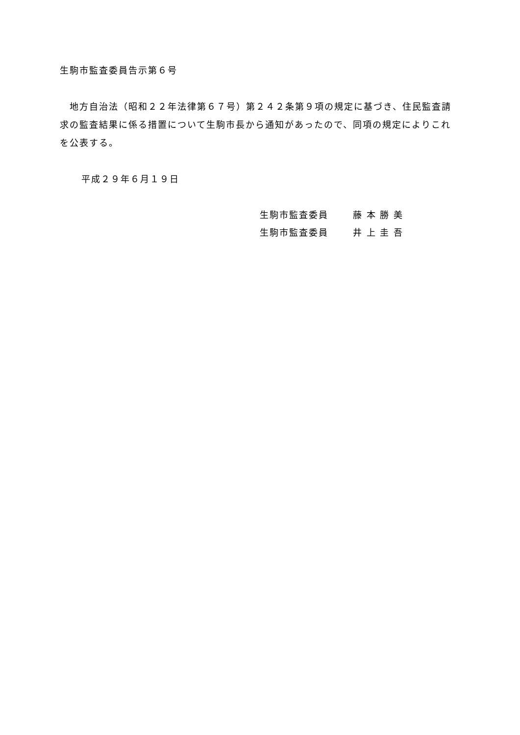生駒市監査委員告示第６号
　地方自治法（昭和２２年法律第６７号）第２４２条第９項の規定に基づき、住民監査請求の監査結果に係る措置について生駒市長から通知があったので、同項の規定によりこれを公表する。
平成２９年６月１９日
生駒市監査委員 藤 本 勝 美
生駒市監査委員 井 上 圭 吾